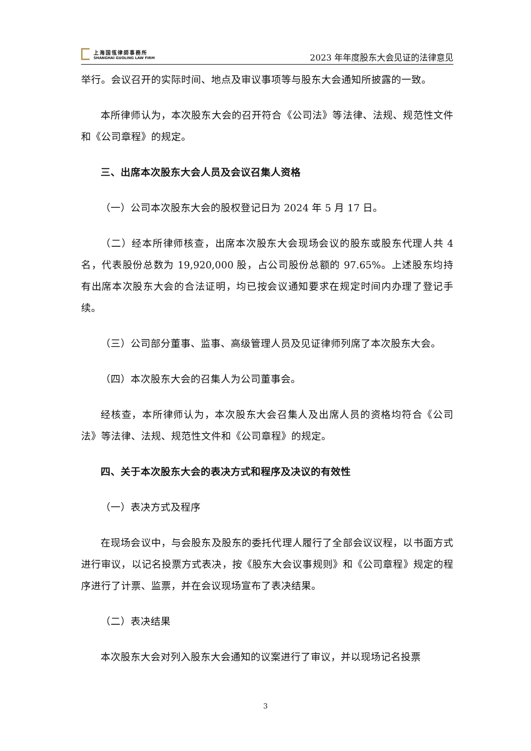上海国瓴律師事務所
SHANGHAI GUOLING LAW FIRM
2023 年年度股东大会见证的法律意见
举行。会议召开的实际时间、地点及审议事项等与股东大会通知所披露的一致。
本所律师认为，本次股东大会的召开符合《公司法》等法律、法规、规范性文件和《公司章程》的规定。
三、出席本次股东大会人员及会议召集人资格
（一）公司本次股东大会的股权登记日为 2024 年 5 月 17 日。
（二）经本所律师核查，出席本次股东大会现场会议的股东或股东代理人共 4 名，代表股份总数为 19,920,000 股，占公司股份总额的 97.65%。上述股东均持有出席本次股东大会的合法证明，均已按会议通知要求在规定时间内办理了登记手续。
（三）公司部分董事、监事、高级管理人员及见证律师列席了本次股东大会。
（四）本次股东大会的召集人为公司董事会。
经核查，本所律师认为，本次股东大会召集人及出席人员的资格均符合《公司法》等法律、法规、规范性文件和《公司章程》的规定。
四、关于本次股东大会的表决方式和程序及决议的有效性
（一）表决方式及程序
在现场会议中，与会股东及股东的委托代理人履行了全部会议议程，以书面方式进行审议，以记名投票方式表决，按《股东大会议事规则》和《公司章程》规定的程序进行了计票、监票，并在会议现场宣布了表决结果。
（二）表决结果
本次股东大会对列入股东大会通知的议案进行了审议，并以现场记名投票
3